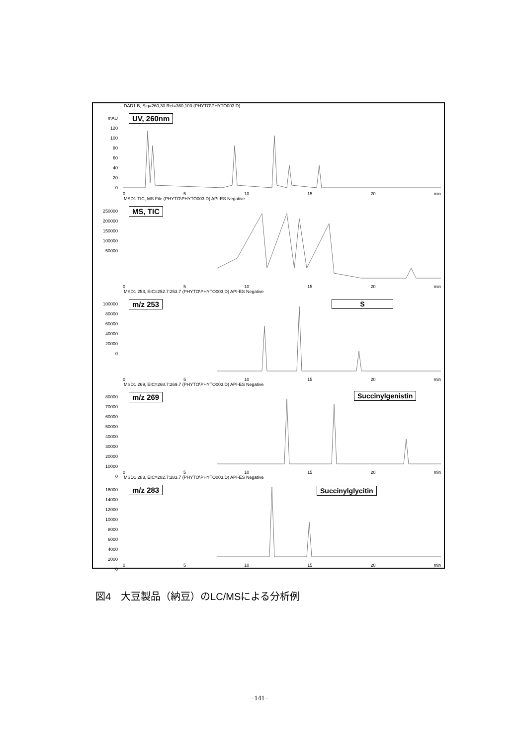DAD1 B, Sig=260,30 Ref=360,100 (PHYTO\PHYTO003.D)
UV, 260nm
mAU
120
100
80
60
40
20
0
0 5 10 15 20 min
MSD1 TIC, MS File (PHYTO\PHYTO003.D) API-ES Negative
MS, TIC
250000
200000
150000
100000
50000
0 5 10 15 20 min
MSD1 253, EIC=252.7:253.7 (PHYTO\PHYTO003.D) API-ES Negative
m/z 253 S
100000
80000
60000
40000
20000
0
0 5 10 15 20 min
MSD1 269, EIC=268.7:269.7 (PHYTO\PHYTO003.D) API-ES Negative
m/z 269 Succinylgenistin
80000
70000
60000
50000
40000
30000
20000
10000
0
0 5 10 15 20 min
MSD1 283, EIC=282.7:283.7 (PHYTO\PHYTO003.D) API-ES Negative
m/z 283 Succinylglycitin
16000
14000
12000
10000
8000
6000
4000
2000
0
0 5 10 15 20 min
図4　大豆製品（納豆）のLC/MSによる分析例
−141−